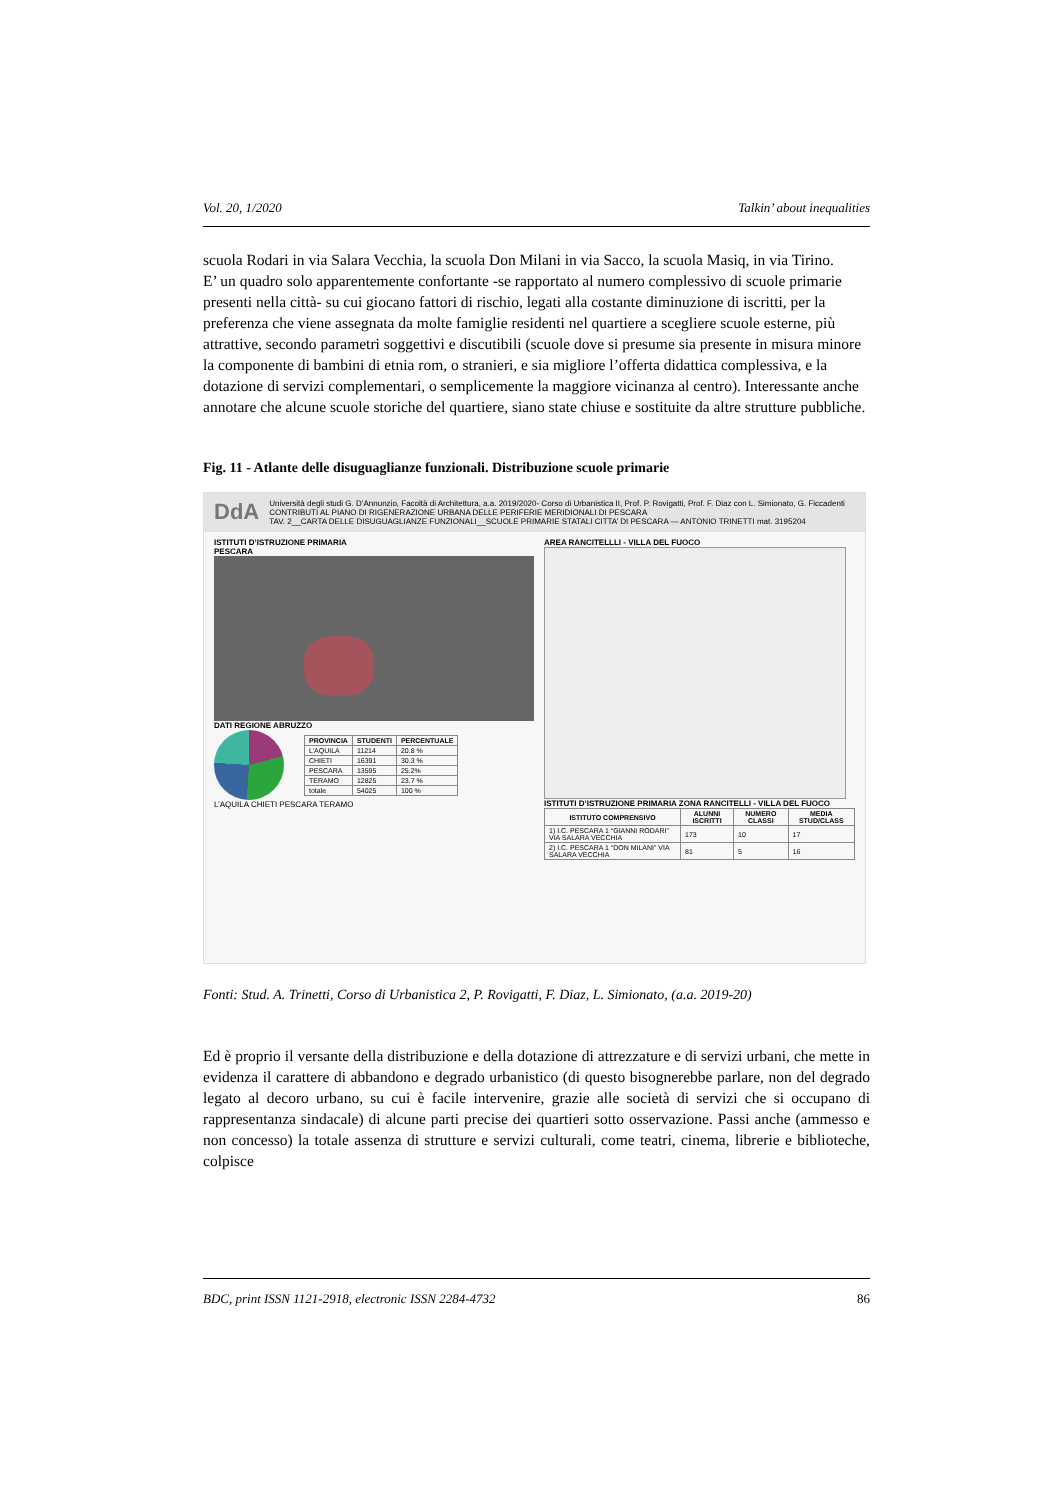Vol. 20, 1/2020 Talkin’ about inequalities
scuola Rodari in via Salara Vecchia, la scuola Don Milani in via Sacco, la scuola Masiq, in via Tirino.
E’ un quadro solo apparentemente confortante -se rapportato al numero complessivo di scuole primarie presenti nella città- su cui giocano fattori di rischio, legati alla costante diminuzione di iscritti, per la preferenza che viene assegnata da molte famiglie residenti nel quartiere a scegliere scuole esterne, più attrattive, secondo parametri soggettivi e discutibili (scuole dove si presume sia presente in misura minore la componente di bambini di etnia rom, o stranieri, e sia migliore l’offerta didattica complessiva, e la dotazione di servizi complementari, o semplicemente la maggiore vicinanza al centro). Interessante anche annotare che alcune scuole storiche del quartiere, siano state chiuse e sostituite da altre strutture pubbliche.
Fig. 11 - Atlante delle disuguaglianze funzionali. Distribuzione scuole primarie
DdA
Università degli studi G. D’Annunzio, Facoltà di Architettura, a.a. 2019/2020- Corso di Urbanistica II, Prof. P. Rovigatti, Prof. F. Diaz con L. Simionato, G. Ficcadenti
CONTRIBUTI AL PIANO DI RIGENERAZIONE URBANA DELLE PERIFERIE MERIDIONALI DI PESCARA
TAV. 2__CARTA DELLE DISUGUAGLIANZE FUNZIONALI__SCUOLE PRIMARIE STATALI CITTA’ DI PESCARA — ANTONIO TRINETTI mat. 3195204
ISTITUTI D’ISTRUZIONE PRIMARIA
PESCARA
DATI REGIONE ABRUZZO
| PROVINCIA | STUDENTI | PERCENTUALE |
| --- | --- | --- |
| L’AQUILA | 11214 | 20.8 % |
| CHIETI | 16391 | 30.3 % |
| PESCARA | 13595 | 25.2% |
| TERAMO | 12825 | 23.7 % |
| totale | 54025 | 100 % |
L’AQUILA CHIETI PESCARA TERAMO
AREA RANCITELLLI - VILLA DEL FUOCO
ISTITUTI D’ISTRUZIONE PRIMARIA ZONA RANCITELLI - VILLA DEL FUOCO
| ISTITUTO COMPRENSIVO | ALUNNI ISCRITTI | NUMERO CLASSI | MEDIA STUD/CLASS |
| --- | --- | --- | --- |
| 1) I.C. PESCARA 1 “GIANNI RODARI” VIA SALARA VECCHIA | 173 | 10 | 17 |
| 2) I.C. PESCARA 1 “DON MILANI” VIA SALARA VECCHIA | 81 | 5 | 16 |
Fonti: Stud. A. Trinetti, Corso di Urbanistica 2, P. Rovigatti, F. Diaz, L. Simionato, (a.a. 2019-20)
Ed è proprio il versante della distribuzione e della dotazione di attrezzature e di servizi urbani, che mette in evidenza il carattere di abbandono e degrado urbanistico (di questo bisognerebbe parlare, non del degrado legato al decoro urbano, su cui è facile intervenire, grazie alle società di servizi che si occupano di rappresentanza sindacale) di alcune parti precise dei quartieri sotto osservazione. Passi anche (ammesso e non concesso) la totale assenza di strutture e servizi culturali, come teatri, cinema, librerie e biblioteche, colpisce
BDC, print ISSN 1121-2918, electronic ISSN 2284-4732 86